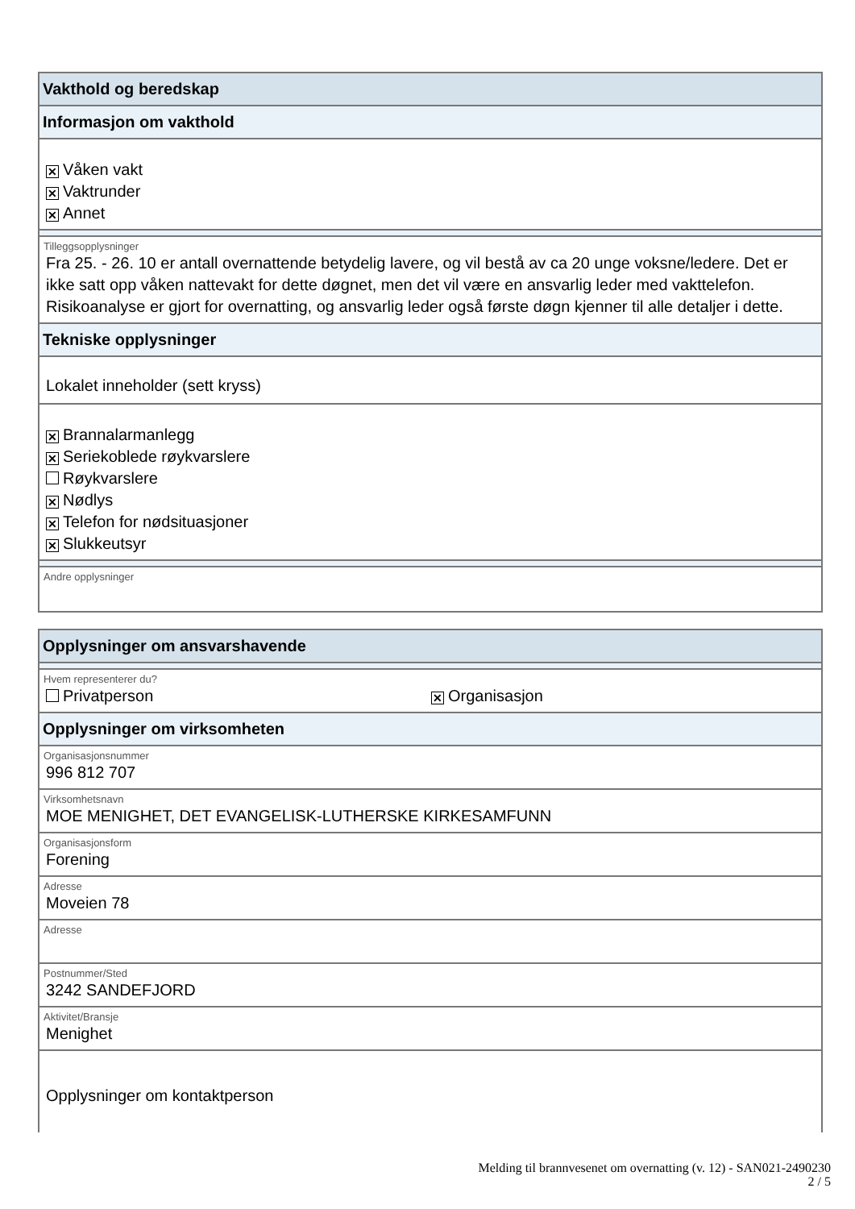Vakthold og beredskap
Informasjon om vakthold
✕ Våken vakt
✕ Vaktrunder
✕ Annet
Tilleggsopplysninger
Fra 25. - 26. 10 er antall overnattende betydelig lavere, og vil bestå av ca 20 unge voksne/ledere. Det er ikke satt opp våken nattevakt for dette døgnet, men det vil være en ansvarlig leder med vakttelefon. Risikoanalyse er gjort for overnatting, og ansvarlig leder også første døgn kjenner til alle detaljer i dette.
Tekniske opplysninger
Lokalet inneholder (sett kryss)
✕ Brannalarmanlegg
✕ Seriekoblede røykvarslere
Røykvarslere
✕ Nødlys
✕ Telefon for nødsituasjoner
✕ Slukkeutsyr
Andre opplysninger
Opplysninger om ansvarshavende
Hvem representerer du?
Privatperson ✕ Organisasjon
Opplysninger om virksomheten
Organisasjonsnummer
996 812 707
Virksomhetsnavn
MOE MENIGHET, DET EVANGELISK-LUTHERSKE KIRKESAMFUNN
Organisasjonsform
Forening
Adresse
Moveien 78
Adresse
Postnummer/Sted
3242 SANDEFJORD
Aktivitet/Bransje
Menighet
Opplysninger om kontaktperson
Melding til brannvesenet om overnatting (v. 12) - SAN021-2490230
2 / 5